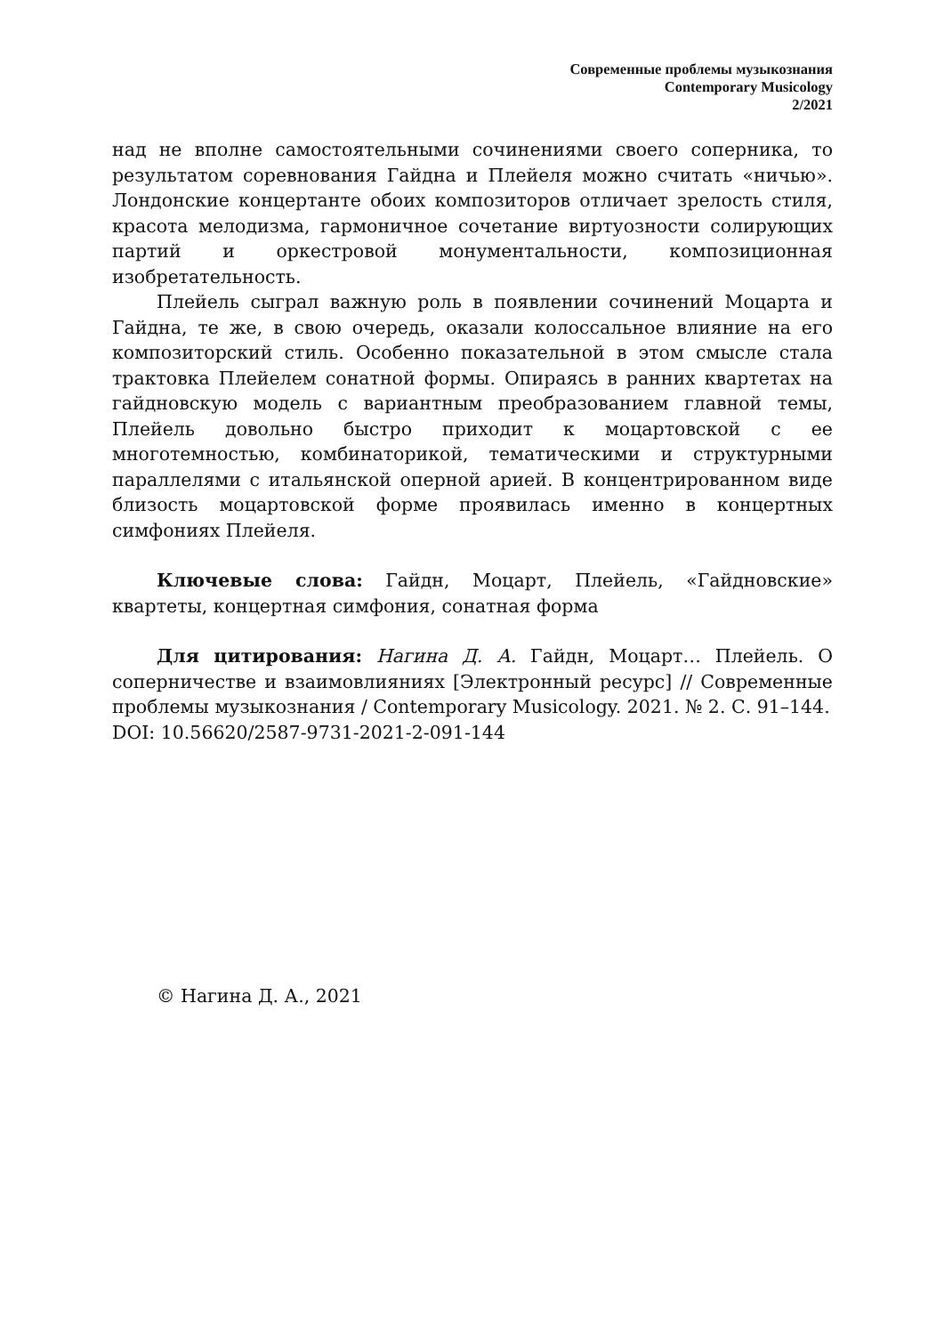Современные проблемы музыкознания
Contemporary Musicology
2/2021
над не вполне самостоятельными сочинениями своего соперника, то результатом соревнования Гайдна и Плейеля можно считать «ничью». Лондонские концертанте обоих композиторов отличает зрелость стиля, красота мелодизма, гармоничное сочетание виртуозности солирующих партий и оркестровой монументальности, композиционная изобретательность.
Плейель сыграл важную роль в появлении сочинений Моцарта и Гайдна, те же, в свою очередь, оказали колоссальное влияние на его композиторский стиль. Особенно показательной в этом смысле стала трактовка Плейелем сонатной формы. Опираясь в ранних квартетах на гайдновскую модель с вариантным преобразованием главной темы, Плейель довольно быстро приходит к моцартовской с ее многотемностью, комбинаторикой, тематическими и структурными параллелями с итальянской оперной арией. В концентрированном виде близость моцартовской форме проявилась именно в концертных симфониях Плейеля.
Ключевые слова: Гайдн, Моцарт, Плейель, «Гайдновские» квартеты, концертная симфония, сонатная форма
Для цитирования: Нагина Д. А. Гайдн, Моцарт… Плейель. О соперничестве и взаимовлияниях [Электронный ресурс] // Современные проблемы музыкознания / Contemporary Musicology. 2021. № 2. С. 91–144.
DOI: 10.56620/2587-9731-2021-2-091-144
© Нагина Д. А., 2021